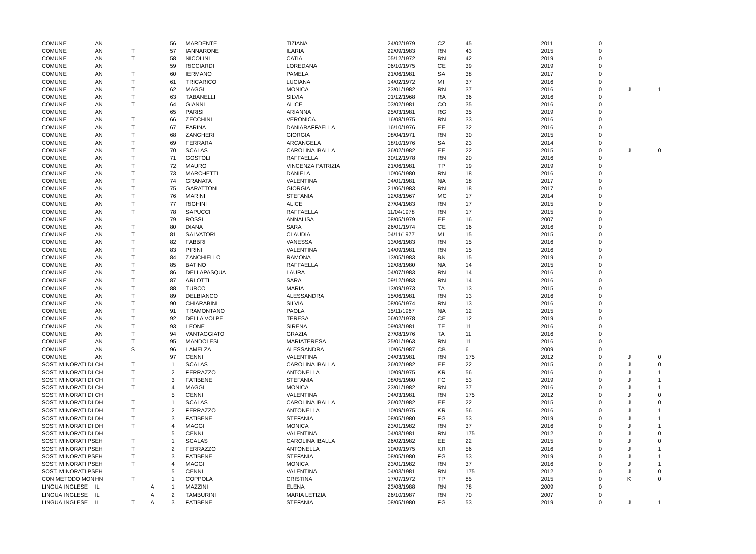| COMUNE | AN | | | 56 | MARDENTE | TIZIANA | 24/02/1979 | CZ | 45 | 2011 | 0 | | |
| COMUNE | AN | T | | 57 | IANNARONE | ILARIA | 22/09/1983 | RN | 43 | 2015 | 0 | | |
| COMUNE | AN | T | | 58 | NICOLINI | CATIA | 05/12/1972 | RN | 42 | 2019 | 0 | | |
| COMUNE | AN | | | 59 | RICCIARDI | LOREDANA | 06/10/1975 | CE | 39 | 2019 | 0 | | |
| COMUNE | AN | T | | 60 | IERMANO | PAMELA | 21/06/1981 | SA | 38 | 2017 | 0 | | |
| COMUNE | AN | T | | 61 | TRICARICO | LUCIANA | 14/02/1972 | MI | 37 | 2016 | 0 | | |
| COMUNE | AN | T | | 62 | MAGGI | MONICA | 23/01/1982 | RN | 37 | 2016 | 0 | J | 1 |
| COMUNE | AN | T | | 63 | TABANELLI | SILVIA | 01/12/1968 | RA | 36 | 2016 | 0 | | |
| COMUNE | AN | T | | 64 | GIANNI | ALICE | 03/02/1981 | CO | 35 | 2016 | 0 | | |
| COMUNE | AN | | | 65 | PARISI | ARIANNA | 25/03/1981 | RG | 35 | 2019 | 0 | | |
| COMUNE | AN | T | | 66 | ZECCHINI | VERONICA | 16/08/1975 | RN | 33 | 2016 | 0 | | |
| COMUNE | AN | T | | 67 | FARINA | DANIARAFFAELLA | 16/10/1976 | EE | 32 | 2016 | 0 | | |
| COMUNE | AN | T | | 68 | ZANGHERI | GIORGIA | 08/04/1971 | RN | 30 | 2015 | 0 | | |
| COMUNE | AN | T | | 69 | FERRARA | ARCANGELA | 18/10/1976 | SA | 23 | 2014 | 0 | | |
| COMUNE | AN | T | | 70 | SCALAS | CAROLINA IBALLA | 26/02/1982 | EE | 22 | 2015 | 0 | J | 0 |
| COMUNE | AN | T | | 71 | GOSTOLI | RAFFAELLA | 30/12/1978 | RN | 20 | 2016 | 0 | | |
| COMUNE | AN | T | | 72 | MAURO | VINCENZA PATRIZIA | 21/06/1981 | TP | 19 | 2019 | 0 | | |
| COMUNE | AN | T | | 73 | MARCHETTI | DANIELA | 10/06/1980 | RN | 18 | 2016 | 0 | | |
| COMUNE | AN | T | | 74 | GRANATA | VALENTINA | 04/01/1981 | NA | 18 | 2017 | 0 | | |
| COMUNE | AN | T | | 75 | GARATTONI | GIORGIA | 21/06/1983 | RN | 18 | 2017 | 0 | | |
| COMUNE | AN | T | | 76 | MARINI | STEFANIA | 12/08/1967 | MC | 17 | 2014 | 0 | | |
| COMUNE | AN | T | | 77 | RIGHINI | ALICE | 27/04/1983 | RN | 17 | 2015 | 0 | | |
| COMUNE | AN | T | | 78 | SAPUCCI | RAFFAELLA | 11/04/1978 | RN | 17 | 2015 | 0 | | |
| COMUNE | AN | | | 79 | ROSSI | ANNALISA | 08/05/1979 | EE | 16 | 2007 | 0 | | |
| COMUNE | AN | T | | 80 | DIANA | SARA | 26/01/1974 | CE | 16 | 2016 | 0 | | |
| COMUNE | AN | T | | 81 | SALVATORI | CLAUDIA | 04/11/1977 | MI | 15 | 2015 | 0 | | |
| COMUNE | AN | T | | 82 | FABBRI | VANESSA | 13/06/1983 | RN | 15 | 2016 | 0 | | |
| COMUNE | AN | T | | 83 | PIRINI | VALENTINA | 14/09/1981 | RN | 15 | 2016 | 0 | | |
| COMUNE | AN | T | | 84 | ZANCHIELLO | RAMONA | 13/05/1983 | BN | 15 | 2019 | 0 | | |
| COMUNE | AN | T | | 85 | BATINO | RAFFAELLA | 12/08/1980 | NA | 14 | 2015 | 0 | | |
| COMUNE | AN | T | | 86 | DELLAPASQUA | LAURA | 04/07/1983 | RN | 14 | 2016 | 0 | | |
| COMUNE | AN | T | | 87 | ARLOTTI | SARA | 09/12/1983 | RN | 14 | 2016 | 0 | | |
| COMUNE | AN | T | | 88 | TURCO | MARIA | 13/09/1973 | TA | 13 | 2015 | 0 | | |
| COMUNE | AN | T | | 89 | DELBIANCO | ALESSANDRA | 15/06/1981 | RN | 13 | 2016 | 0 | | |
| COMUNE | AN | T | | 90 | CHIARABINI | SILVIA | 08/06/1974 | RN | 13 | 2016 | 0 | | |
| COMUNE | AN | T | | 91 | TRAMONTANO | PAOLA | 15/11/1967 | NA | 12 | 2015 | 0 | | |
| COMUNE | AN | T | | 92 | DELLA VOLPE | TERESA | 06/02/1978 | CE | 12 | 2019 | 0 | | |
| COMUNE | AN | T | | 93 | LEONE | SIRENA | 09/03/1981 | TE | 11 | 2016 | 0 | | |
| COMUNE | AN | T | | 94 | VANTAGGIATO | GRAZIA | 27/08/1976 | TA | 11 | 2016 | 0 | | |
| COMUNE | AN | T | | 95 | MANDOLESI | MARIATERESA | 25/01/1963 | RN | 11 | 2016 | 0 | | |
| COMUNE | AN | S | | 96 | LAMELZA | ALESSANDRA | 10/06/1987 | CB | 6 | 2009 | 0 | | |
| COMUNE | AN | | | 97 | CENNI | VALENTINA | 04/03/1981 | RN | 175 | 2012 | 0 | J | 0 |
| SOST. MINORATI DI | CH | T | | 1 | SCALAS | CAROLINA IBALLA | 26/02/1982 | EE | 22 | 2015 | 0 | J | 0 |
| SOST. MINORATI DI | CH | T | | 2 | FERRAZZO | ANTONELLA | 10/09/1975 | KR | 56 | 2016 | 0 | J | 1 |
| SOST. MINORATI DI | CH | T | | 3 | FATIBENE | STEFANIA | 08/05/1980 | FG | 53 | 2019 | 0 | J | 1 |
| SOST. MINORATI DI | CH | T | | 4 | MAGGI | MONICA | 23/01/1982 | RN | 37 | 2016 | 0 | J | 1 |
| SOST. MINORATI DI | CH | | | 5 | CENNI | VALENTINA | 04/03/1981 | RN | 175 | 2012 | 0 | J | 0 |
| SOST. MINORATI DI | DH | T | | 1 | SCALAS | CAROLINA IBALLA | 26/02/1982 | EE | 22 | 2015 | 0 | J | 0 |
| SOST. MINORATI DI | DH | T | | 2 | FERRAZZO | ANTONELLA | 10/09/1975 | KR | 56 | 2016 | 0 | J | 1 |
| SOST. MINORATI DI | DH | T | | 3 | FATIBENE | STEFANIA | 08/05/1980 | FG | 53 | 2019 | 0 | J | 1 |
| SOST. MINORATI DI | DH | T | | 4 | MAGGI | MONICA | 23/01/1982 | RN | 37 | 2016 | 0 | J | 1 |
| SOST. MINORATI DI | DH | | | 5 | CENNI | VALENTINA | 04/03/1981 | RN | 175 | 2012 | 0 | J | 0 |
| SOST. MINORATI PS | EH | T | | 1 | SCALAS | CAROLINA IBALLA | 26/02/1982 | EE | 22 | 2015 | 0 | J | 0 |
| SOST. MINORATI PS | EH | T | | 2 | FERRAZZO | ANTONELLA | 10/09/1975 | KR | 56 | 2016 | 0 | J | 1 |
| SOST. MINORATI PS | EH | T | | 3 | FATIBENE | STEFANIA | 08/05/1980 | FG | 53 | 2019 | 0 | J | 1 |
| SOST. MINORATI PS | EH | T | | 4 | MAGGI | MONICA | 23/01/1982 | RN | 37 | 2016 | 0 | J | 1 |
| SOST. MINORATI PS | EH | | | 5 | CENNI | VALENTINA | 04/03/1981 | RN | 175 | 2012 | 0 | J | 0 |
| CON METODO MON | HN | T | | 1 | COPPOLA | CRISTINA | 17/07/1972 | TP | 85 | 2015 | 0 | K | 0 |
| LINGUA INGLESE | IL | | A | 1 | MAZZINI | ELENA | 23/08/1988 | RN | 78 | 2009 | 0 | | |
| LINGUA INGLESE | IL | | A | 2 | TAMBURINI | MARIA LETIZIA | 26/10/1987 | RN | 70 | 2007 | 0 | | |
| LINGUA INGLESE | IL | T | A | 3 | FATIBENE | STEFANIA | 08/05/1980 | FG | 53 | 2019 | 0 | J | 1 |